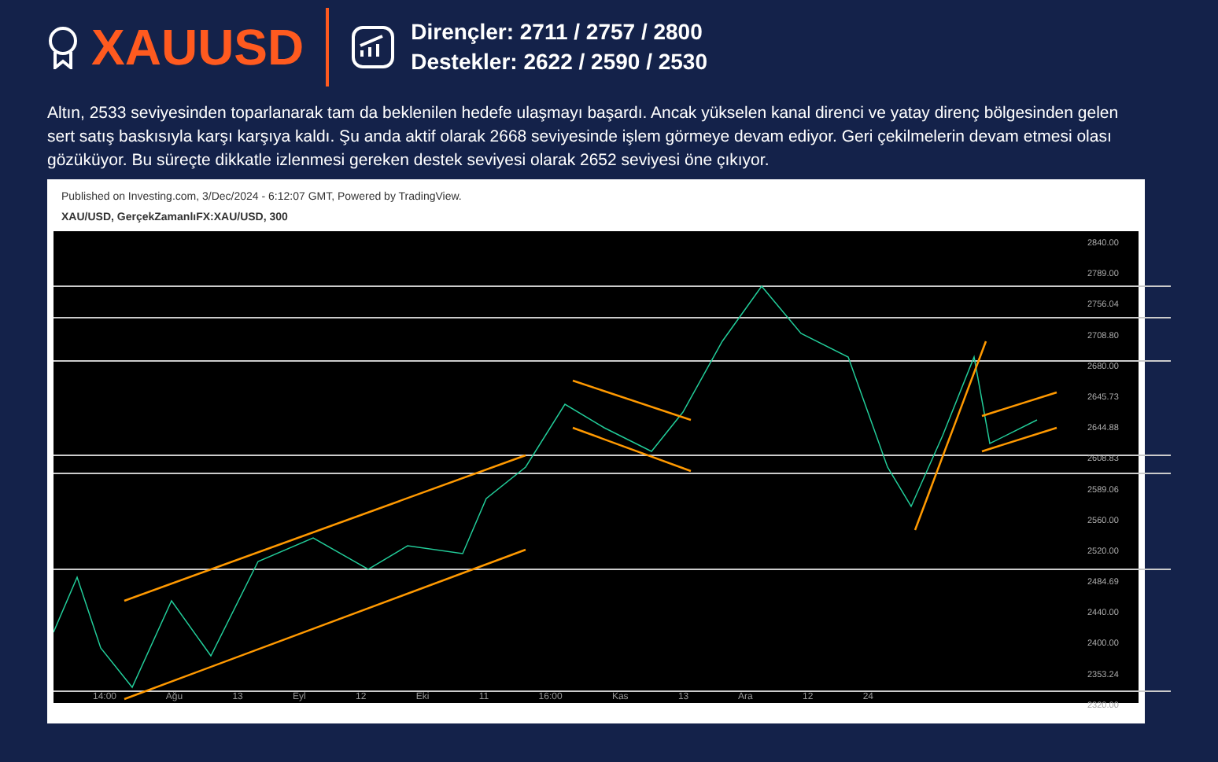XAUUSD
Dirençler: 2711 / 2757 / 2800
Destekler: 2622 / 2590 / 2530
Altın, 2533 seviyesinden toparlanarak tam da beklenilen hedefe ulaşmayı başardı. Ancak yükselen kanal direnci ve yatay direnç bölgesinden gelen sert satış baskısıyla karşı karşıya kaldı. Şu anda aktif olarak 2668 seviyesinde işlem görmeye devam ediyor. Geri çekilmelerin devam etmesi olası gözüküyor. Bu süreçte dikkatle izlenmesi gereken destek seviyesi olarak 2652 seviyesi öne çıkıyor.
Published on Investing.com, 3/Dec/2024 - 6:12:07 GMT, Powered by TradingView.
XAU/USD, GerçekZamanlıFX:XAU/USD, 300
2840.00
2789.00
2756.04
2708.80
2680.00
2645.73
2644.88
2608.83
2589.06
2560.00
2520.00
2484.69
2440.00
2400.00
2353.24
2320.00
14:00 Ağu 13 Eyl 12 Eki 11 16:00 Kas 13 Ara 12 24